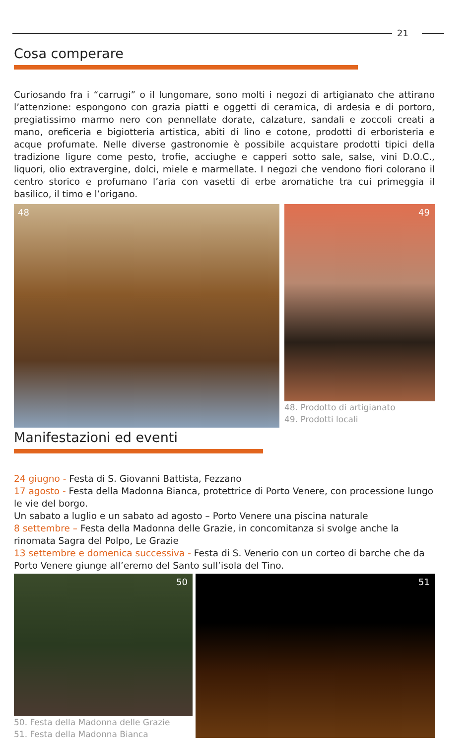21
Cosa comperare
Curiosando fra i “carrugi” o il lungomare, sono molti i negozi di artigianato che attirano l’attenzione: espongono con grazia piatti e oggetti di ceramica, di ardesia e di portoro, pregiatissimo marmo nero con pennellate dorate, calzature, sandali e zoccoli creati a mano, oreficeria e bigiotteria artistica, abiti di lino e cotone, prodotti di erboristeria e acque profumate. Nelle diverse gastronomie è possibile acquistare prodotti tipici della tradizione ligure come pesto, trofie, acciughe e capperi sotto sale, salse, vini D.O.C., liquori, olio extravergine, dolci, miele e marmellate. I negozi che vendono fiori colorano il centro storico e profumano l’aria con vasetti di erbe aromatiche tra cui primeggia il basilico, il timo e l’origano.
48
49
48. Prodotto di artigianato
49. Prodotti locali
Manifestazioni ed eventi
24 giugno - Festa di S. Giovanni Battista, Fezzano
17 agosto - Festa della Madonna Bianca, protettrice di Porto Venere, con processione lungo le vie del borgo.
Un sabato a luglio e un sabato ad agosto – Porto Venere una piscina naturale
8 settembre – Festa della Madonna delle Grazie, in concomitanza si svolge anche la rinomata Sagra del Polpo, Le Grazie
13 settembre e domenica successiva - Festa di S. Venerio con un corteo di barche che da Porto Venere giunge all’eremo del Santo sull’isola del Tino.
50
50. Festa della Madonna delle Grazie
51. Festa della Madonna Bianca
51